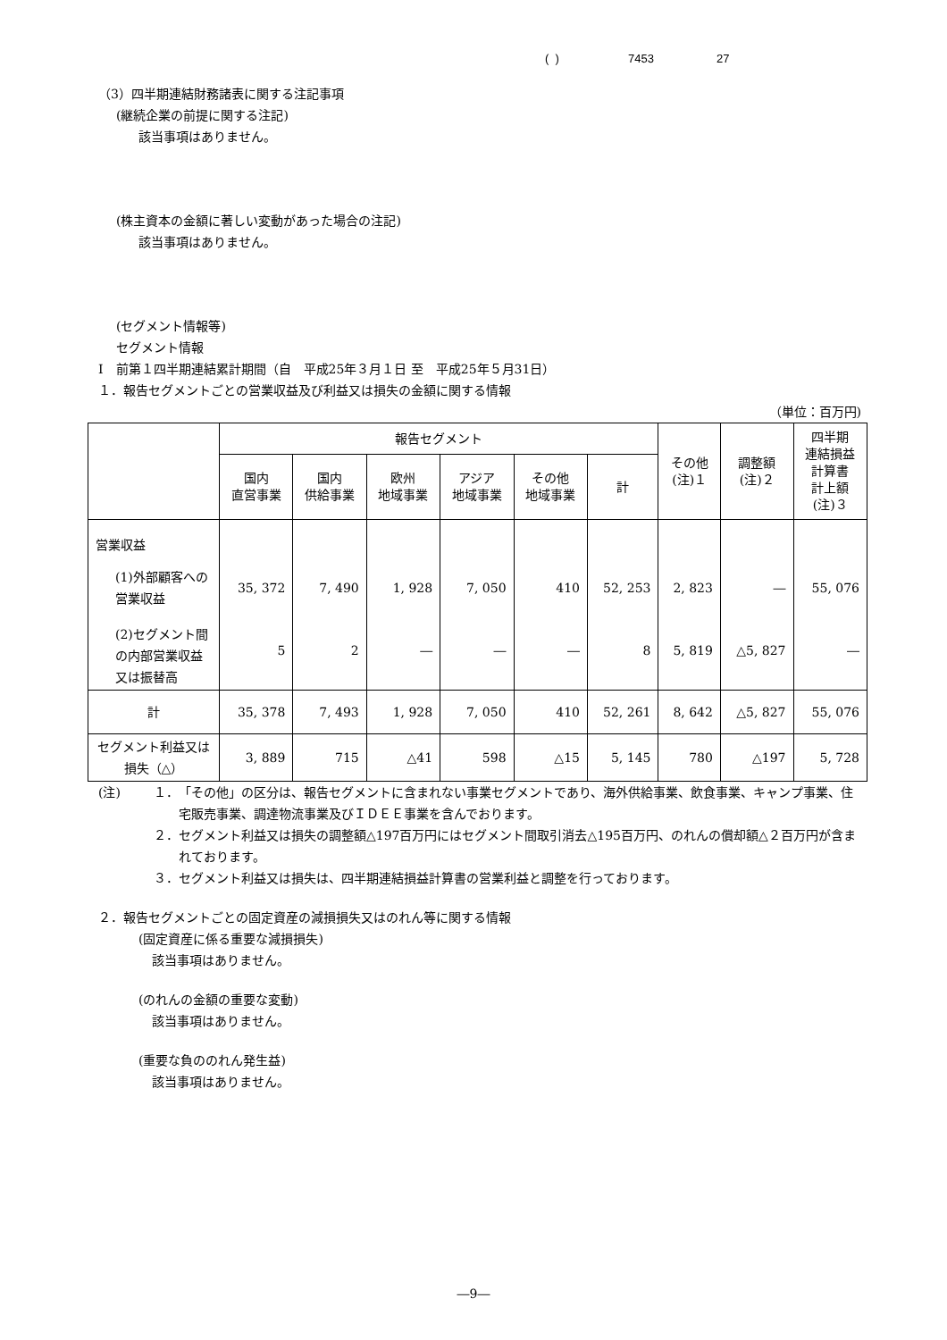( ) 7453 27
（3）四半期連結財務諸表に関する注記事項
(継続企業の前提に関する注記)
該当事項はありません。
(株主資本の金額に著しい変動があった場合の注記)
該当事項はありません。
(セグメント情報等)
セグメント情報
Ⅰ　前第１四半期連結累計期間（自　平成25年３月１日 至　平成25年５月31日）
１．報告セグメントごとの営業収益及び利益又は損失の金額に関する情報
（単位：百万円)
| | 報告セグメント | | | | | | その他 (注)１ | 調整額 (注)２ | 四半期 連結損益 計算書 計上額 (注)３ |
| --- | --- | --- | --- | --- | --- | --- | --- | --- | --- |
| | 国内 直営事業 | 国内 供給事業 | 欧州 地域事業 | アジア 地域事業 | その他 地域事業 | 計 | | | |
| 営業収益 | | | | | | | | | |
| (1)外部顧客への営業収益 | 35, 372 | 7, 490 | 1, 928 | 7, 050 | 410 | 52, 253 | 2, 823 | ― | 55, 076 |
| (2)セグメント間の内部営業収益又は振替高 | 5 | 2 | ― | ― | ― | 8 | 5, 819 | △5, 827 | ― |
| 計 | 35, 378 | 7, 493 | 1, 928 | 7, 050 | 410 | 52, 261 | 8, 642 | △5, 827 | 55, 076 |
| セグメント利益又は損失（△） | 3, 889 | 715 | △41 | 598 | △15 | 5, 145 | 780 | △197 | 5, 728 |
(注) １． 「その他」の区分は、報告セグメントに含まれない事業セグメントであり、海外供給事業、飲食事業、キャンプ事業、住宅販売事業、調達物流事業及びＩＤＥＥ事業を含んでおります。
２． セグメント利益又は損失の調整額△197百万円にはセグメント間取引消去△195百万円、のれんの償却額△２百万円が含まれております。
３． セグメント利益又は損失は、四半期連結損益計算書の営業利益と調整を行っております。
２．報告セグメントごとの固定資産の減損損失又はのれん等に関する情報
(固定資産に係る重要な減損損失)
該当事項はありません。
(のれんの金額の重要な変動)
該当事項はありません。
(重要な負ののれん発生益)
該当事項はありません。
―9―